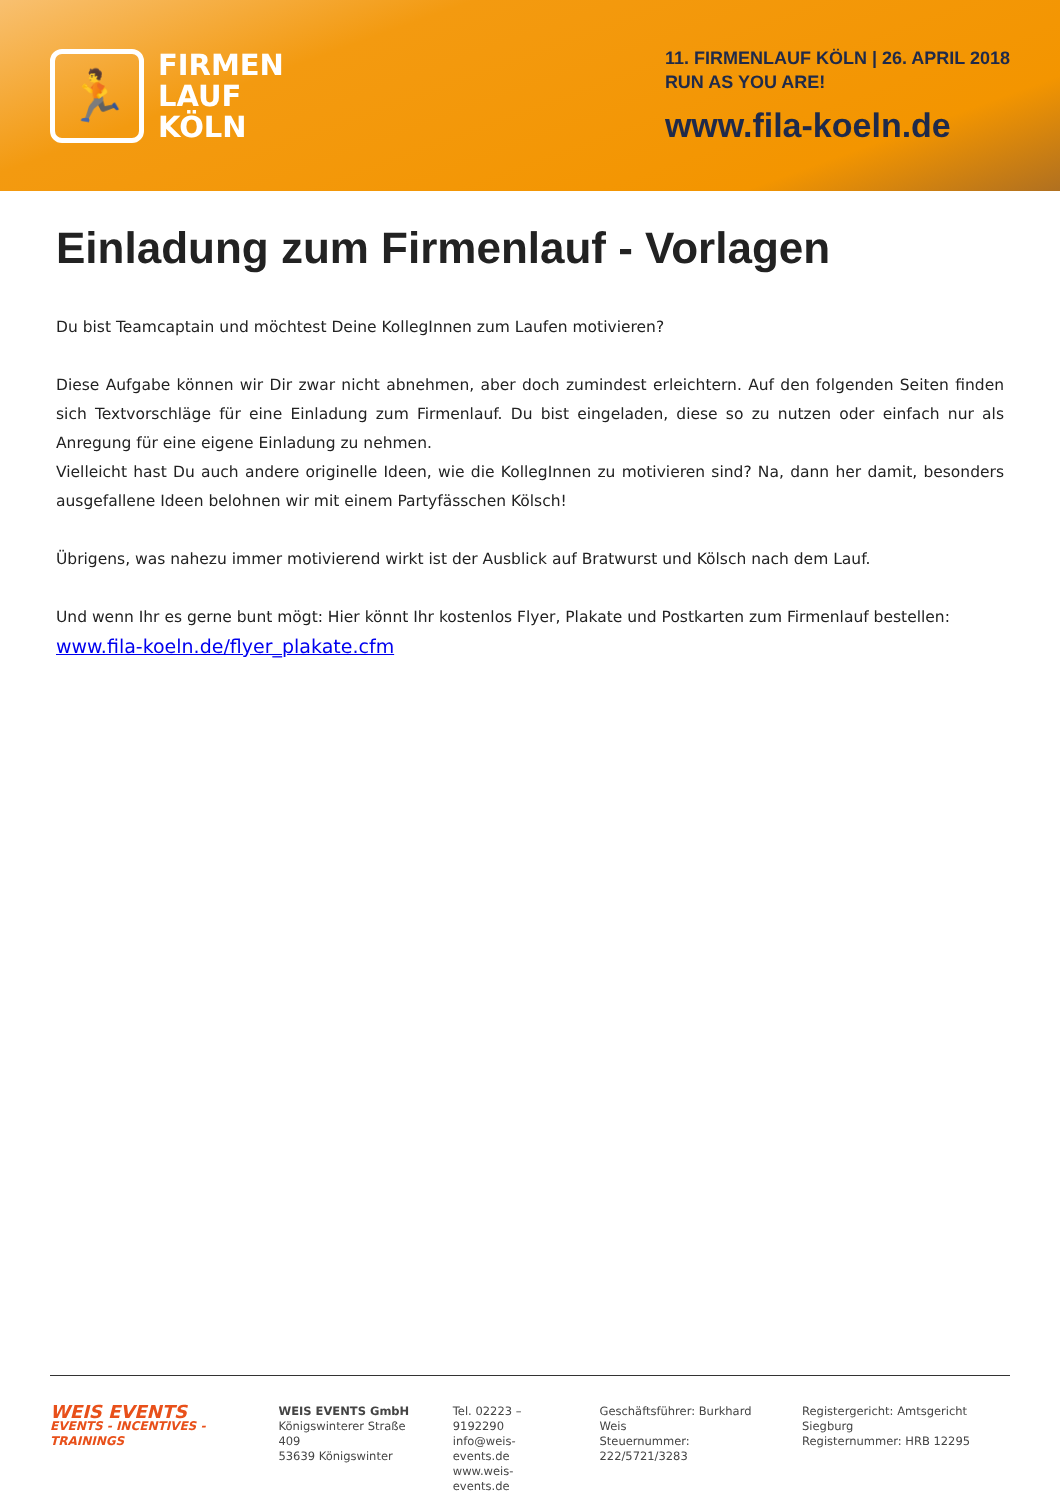🏃
FIRMEN
LAUF
KÖLN
11. FIRMENLAUF KÖLN | 26. APRIL 2018
RUN AS YOU ARE!
www.fila-koeln.de
Einladung zum Firmenlauf - Vorlagen
Du bist Teamcaptain und möchtest Deine KollegInnen zum Laufen motivieren?
Diese Aufgabe können wir Dir zwar nicht abnehmen, aber doch zumindest erleichtern. Auf den folgenden Seiten finden sich Textvorschläge für eine Einladung zum Firmenlauf. Du bist eingeladen, diese so zu nutzen oder einfach nur als Anregung für eine eigene Einladung zu nehmen.
Vielleicht hast Du auch andere originelle Ideen, wie die KollegInnen zu motivieren sind? Na, dann her damit, besonders ausgefallene Ideen belohnen wir mit einem Partyfässchen Kölsch!
Übrigens, was nahezu immer motivierend wirkt ist der Ausblick auf Bratwurst und Kölsch nach dem Lauf.
Und wenn Ihr es gerne bunt mögt: Hier könnt Ihr kostenlos Flyer, Plakate und Postkarten zum Firmenlauf bestellen:
www.fila-koeln.de/flyer_plakate.cfm
WEIS EVENTS
EVENTS - INCENTIVES - TRAININGS
WEIS EVENTS GmbH
Königswinterer Straße 409
53639 Königswinter
Tel. 02223 – 9192290
info@weis-events.de
www.weis-events.de
Geschäftsführer: Burkhard Weis
Steuernummer: 222/5721/3283
Registergericht: Amtsgericht Siegburg
Registernummer: HRB 12295